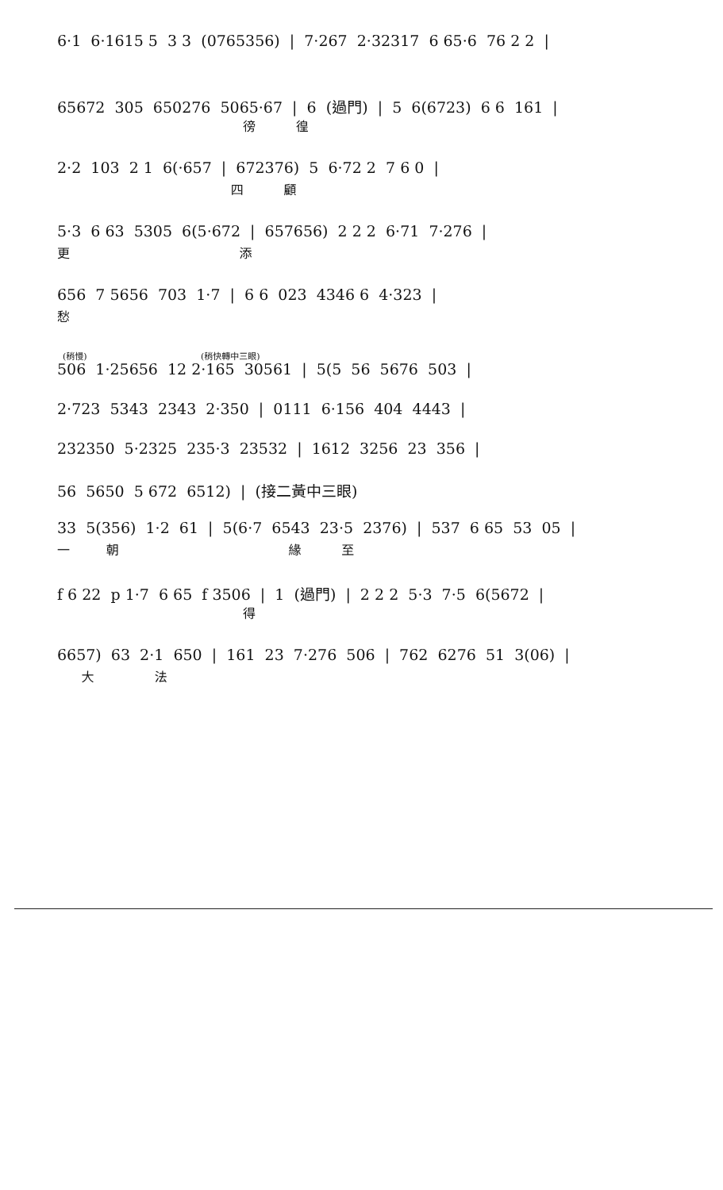6·1 6·1615 5 3 3 (0765356) | 7·267 2·32317 6 65·6 76 2 2 |
65672 305 650276 5065·67 | 6 (過門) | 5 6(6723) 6 6 161 |
徬 徨
2·2 103 2 1 6(·657 | 672376) 5 6·72 2 7 6 0 |
四 顧
5·3 6 63 5305 6(5·672 | 657656) 2 2 2 6·71 7·276 |
更 添
656 7 5656 703 1·7 | 6 6 023 4346 6 4·323 |
愁
(稍慢) (稍快轉中三眼)
506 1·25656 12 2·165 30561 | 5(5 56 5676 503 |
2·723 5343 2343 2·350 | 0111 6·156 404 4443 |
232350 5·2325 235·3 23532 | 1612 3256 23 356 |
56 5650 5 672 6512) | (接二黃中三眼)
33 5(356) 1·2 61 | 5(6·7 6543 23·5 2376) | 537 6 65 53 05 |
一 朝 緣 至
f 6 22 p 1·7 6 65 f 3506 | 1 (過門) | 2 2 2 5·3 7·5 6(5672 |
得
6657) 63 2·1 650 | 161 23 7·276 506 | 762 6276 51 3(06) |
大 法